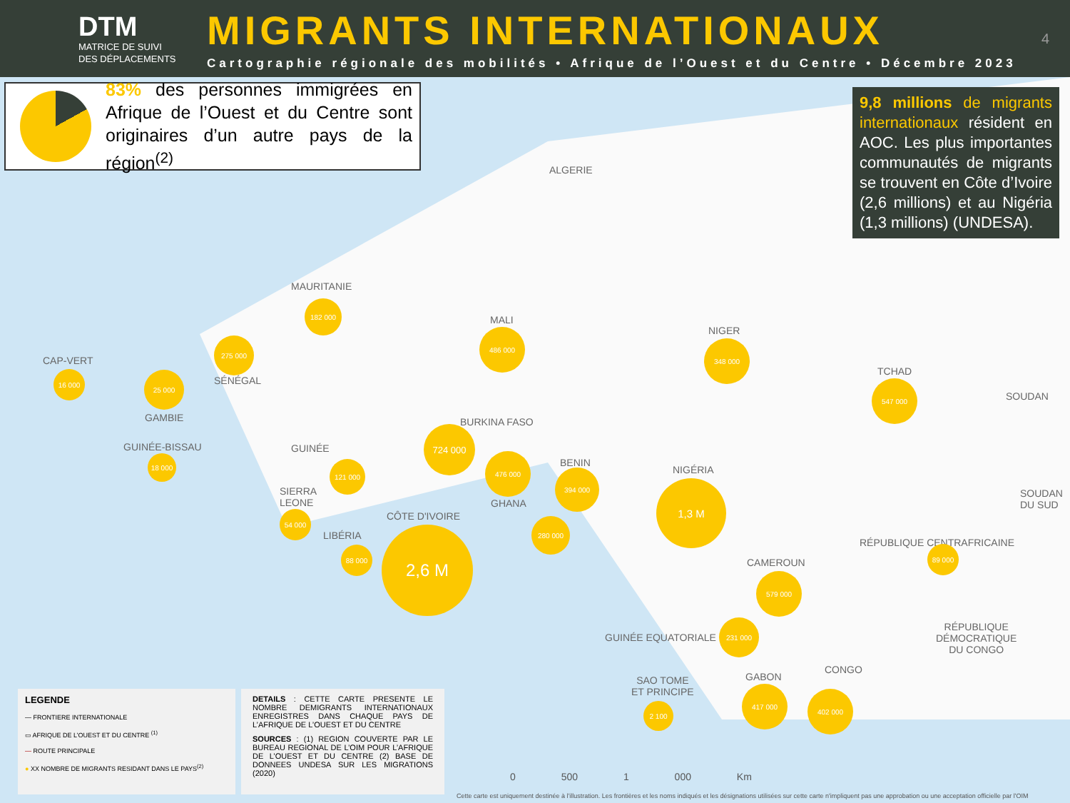DTM
MATRICE DE SUIVI
DES DÉPLACEMENTS
MIGRANTS INTERNATIONAUX
Cartographie régionale des mobilités • Afrique de l’Ouest et du Centre • Décembre 2023
4
83% des personnes immigrées en Afrique de l’Ouest et du Centre sont originaires d’un autre pays de la région<sup>(2)</sup>
9,8 millions de migrants internationaux résident en AOC. Les plus importantes communautés de migrants se trouvent en Côte d’Ivoire (2,6 millions) et au Nigéria (1,3 millions) (UNDESA).
ALGERIE
MAURITANIE
182 000
MALI
486 000 NIGER
348 000
CAP-VERT
16 000
275 000
SÉNÉGAL
25 000
GAMBIE
TCHAD
547 000
SOUDAN
BURKINA FASO
GUINÉE-BISSAU
18 000
GUINÉE
121 000
724 000
476 000
GHANA
BENIN
394 000 NIGÉRIA
1,3 M
SOUDAN
DU SUD
SIERRA
LEONE
54 000 CÔTE D'IVOIRE 280 000
LIBÉRIA
88 000
2,6 M RÉPUBLIQUE CENTRAFRICAINE 89 000
CAMEROUN
579 000
RÉPUBLIQUE
DÉMOCRATIQUE
DU CONGO
GUINÉE EQUATORIALE
231 000
SAO TOME
ET PRINCIPE
2 100
GABON
417 000
CONGO
402 000
LEGENDE
— FRONTIERE INTERNATIONALE
▭ AFRIQUE DE L’OUEST ET DU CENTRE <sup>(1)</sup>
— ROUTE PRINCIPALE
● XX NOMBRE DE MIGRANTS RESIDANT DANS LE PAYS<sup>(2)</sup>
DETAILS : CETTE CARTE PRESENTE LE NOMBRE DEMIGRANTS INTERNATIONAUX ENREGISTRES DANS CHAQUE PAYS DE L’AFRIQUE DE L’OUEST ET DU CENTRE
SOURCES : (1) REGION COUVERTE PAR LE BUREAU REGIONAL DE L’OIM POUR L’AFRIQUE DE L’OUEST ET DU CENTRE (2) BASE DE DONNEES UNDESA SUR LES MIGRATIONS (2020)
0 500 1 000 Km
Cette carte est uniquement destinée à l'illustration. Les frontières et les noms indiqués et les désignations utilisées sur cette carte n'impliquent pas une approbation ou une acceptation officielle par l'OIM